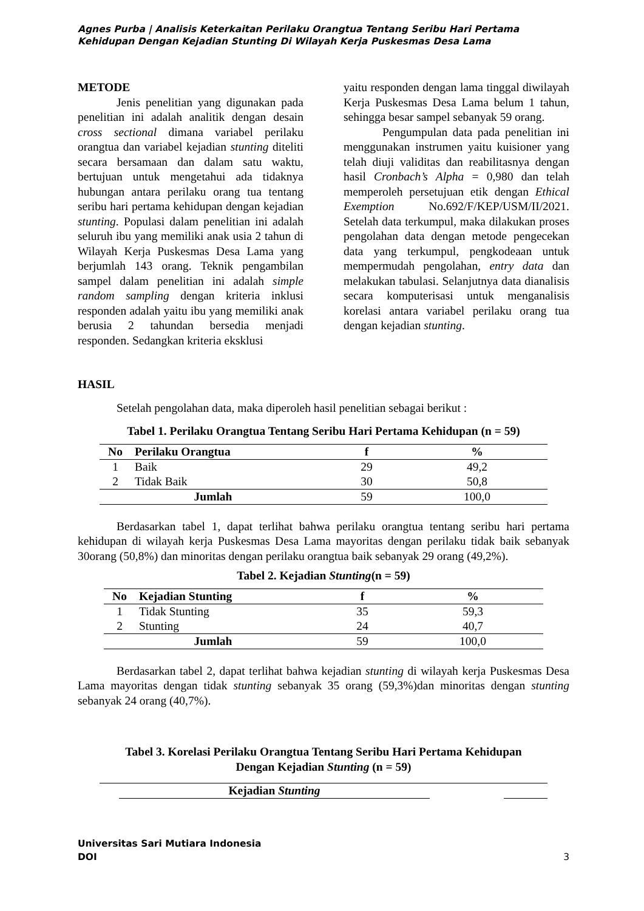Agnes Purba | Analisis Keterkaitan Perilaku Orangtua Tentang Seribu Hari Pertama Kehidupan Dengan Kejadian Stunting Di Wilayah Kerja Puskesmas Desa Lama
METODE
Jenis penelitian yang digunakan pada penelitian ini adalah analitik dengan desain cross sectional dimana variabel perilaku orangtua dan variabel kejadian stunting diteliti secara bersamaan dan dalam satu waktu, bertujuan untuk mengetahui ada tidaknya hubungan antara perilaku orang tua tentang seribu hari pertama kehidupan dengan kejadian stunting. Populasi dalam penelitian ini adalah seluruh ibu yang memiliki anak usia 2 tahun di Wilayah Kerja Puskesmas Desa Lama yang berjumlah 143 orang. Teknik pengambilan sampel dalam penelitian ini adalah simple random sampling dengan kriteria inklusi responden adalah yaitu ibu yang memiliki anak berusia 2 tahundan bersedia menjadi responden. Sedangkan kriteria eksklusi
yaitu responden dengan lama tinggal diwilayah Kerja Puskesmas Desa Lama belum 1 tahun, sehingga besar sampel sebanyak 59 orang.
Pengumpulan data pada penelitian ini menggunakan instrumen yaitu kuisioner yang telah diuji validitas dan reabilitasnya dengan hasil Cronbach’s Alpha = 0,980 dan telah memperoleh persetujuan etik dengan Ethical Exemption No.692/F/KEP/USM/II/2021. Setelah data terkumpul, maka dilakukan proses pengolahan data dengan metode pengecekan data yang terkumpul, pengkodeaan untuk mempermudah pengolahan, entry data dan melakukan tabulasi. Selanjutnya data dianalisis secara komputerisasi untuk menganalisis korelasi antara variabel perilaku orang tua dengan kejadian stunting.
HASIL
Setelah pengolahan data, maka diperoleh hasil penelitian sebagai berikut :
Tabel 1. Perilaku Orangtua Tentang Seribu Hari Pertama Kehidupan (n = 59)
| No | Perilaku Orangtua | f | % |
| --- | --- | --- | --- |
| 1 | Baik | 29 | 49,2 |
| 2 | Tidak Baik | 30 | 50,8 |
| Jumlah | | 59 | 100,0 |
Berdasarkan tabel 1, dapat terlihat bahwa perilaku orangtua tentang seribu hari pertama kehidupan di wilayah kerja Puskesmas Desa Lama mayoritas dengan perilaku tidak baik sebanyak 30orang (50,8%) dan minoritas dengan perilaku orangtua baik sebanyak 29 orang (49,2%).
Tabel 2. Kejadian Stunting(n = 59)
| No | Kejadian Stunting | f | % |
| --- | --- | --- | --- |
| 1 | Tidak Stunting | 35 | 59,3 |
| 2 | Stunting | 24 | 40,7 |
| Jumlah | | 59 | 100,0 |
Berdasarkan tabel 2, dapat terlihat bahwa kejadian stunting di wilayah kerja Puskesmas Desa Lama mayoritas dengan tidak stunting sebanyak 35 orang (59,3%)dan minoritas dengan stunting sebanyak 24 orang (40,7%).
Tabel 3. Korelasi Perilaku Orangtua Tentang Seribu Hari Pertama Kehidupan
Dengan Kejadian Stunting (n = 59)
| | Kejadian Stunting | | |
Universitas Sari Mutiara Indonesia
DOI 3